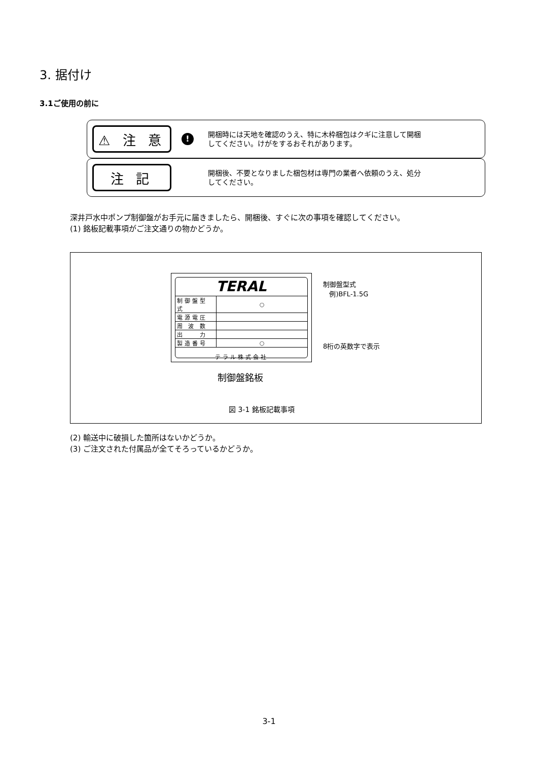3. 据付け
3.1ご使用の前に
⚠ 注 意
!
開梱時には天地を確認のうえ、特に木枠梱包はクギに注意して開梱
してください。けがをするおそれがあります。
注 記
開梱後、不要となりました梱包材は専門の業者へ依頼のうえ、処分
してください。
深井戸水中ポンプ制御盤がお手元に届きましたら、開梱後、すぐに次の事項を確認してください。
(1) 銘板記載事項がご注文通りの物かどうか。
TERAL
| 制御盤型式 | ○ |
| 電源電圧 | |
| 周 波 数 | |
| 出 力 | |
| 製造番号 | ○ |
テラル株式会社
制御盤型式
例)BFL-1.5G
8桁の英数字で表示
制御盤銘板
図 3-1 銘板記載事項
(2) 輸送中に破損した箇所はないかどうか。
(3) ご注文された付属品が全てそろっているかどうか。
3-1